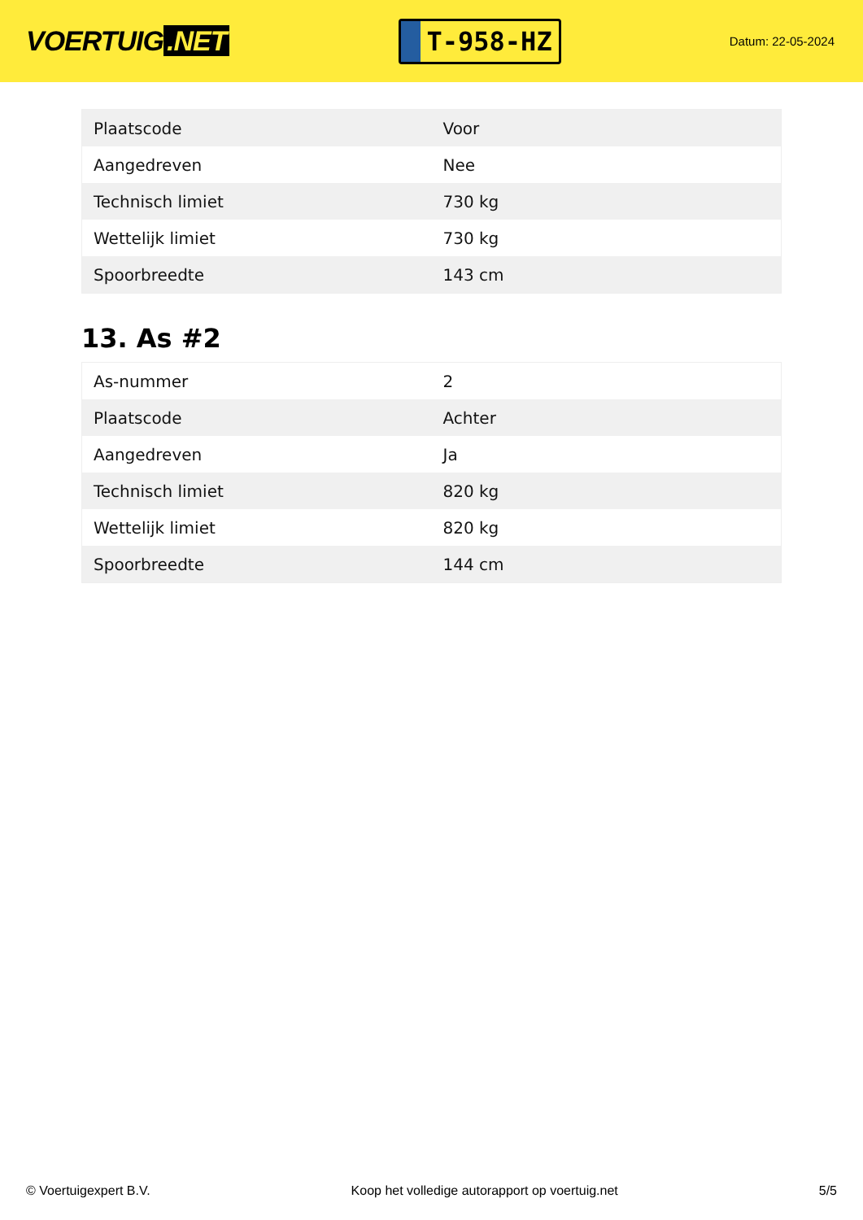VOERTUIG.NET
T-958-HZ
Datum: 22-05-2024
| Plaatscode | Voor |
| Aangedreven | Nee |
| Technisch limiet | 730 kg |
| Wettelijk limiet | 730 kg |
| Spoorbreedte | 143 cm |
13. As #2
| As-nummer | 2 |
| Plaatscode | Achter |
| Aangedreven | Ja |
| Technisch limiet | 820 kg |
| Wettelijk limiet | 820 kg |
| Spoorbreedte | 144 cm |
© Voertuigexpert B.V. Koop het volledige autorapport op voertuig.net 5/5